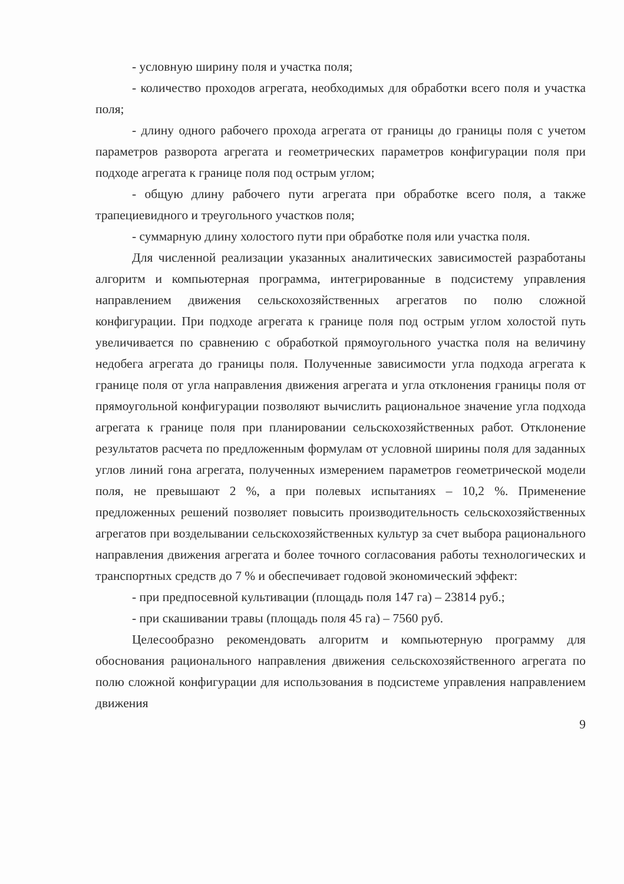- условную ширину поля и участка поля;
- количество проходов агрегата, необходимых для обработки всего поля и участка поля;
- длину одного рабочего прохода агрегата от границы до границы поля с учетом параметров разворота агрегата и геометрических параметров конфигурации поля при подходе агрегата к границе поля под острым углом;
- общую длину рабочего пути агрегата при обработке всего поля, а также трапециевидного и треугольного участков поля;
- суммарную длину холостого пути при обработке поля или участка поля.
Для численной реализации указанных аналитических зависимостей разработаны алгоритм и компьютерная программа, интегрированные в подсистему управления направлением движения сельскохозяйственных агрегатов по полю сложной конфигурации. При подходе агрегата к границе поля под острым углом холостой путь увеличивается по сравнению с обработкой прямоугольного участка поля на величину недобега агрегата до границы поля. Полученные зависимости угла подхода агрегата к границе поля от угла направления движения агрегата и угла отклонения границы поля от прямоугольной конфигурации позволяют вычислить рациональное значение угла подхода агрегата к границе поля при планировании сельскохозяйственных работ. Отклонение результатов расчета по предложенным формулам от условной ширины поля для заданных углов линий гона агрегата, полученных измерением параметров геометрической модели поля, не превышают 2 %, а при полевых испытаниях – 10,2 %. Применение предложенных решений позволяет повысить производительность сельскохозяйственных агрегатов при возделывании сельскохозяйственных культур за счет выбора рационального направления движения агрегата и более точного согласования работы технологических и транспортных средств до 7 % и обеспечивает годовой экономический эффект:
- при предпосевной культивации (площадь поля 147 га) – 23814 руб.;
- при скашивании травы (площадь поля 45 га) – 7560 руб.
Целесообразно рекомендовать алгоритм и компьютерную программу для обоснования рационального направления движения сельскохозяйственного агрегата по полю сложной конфигурации для использования в подсистеме управления направлением движения
9